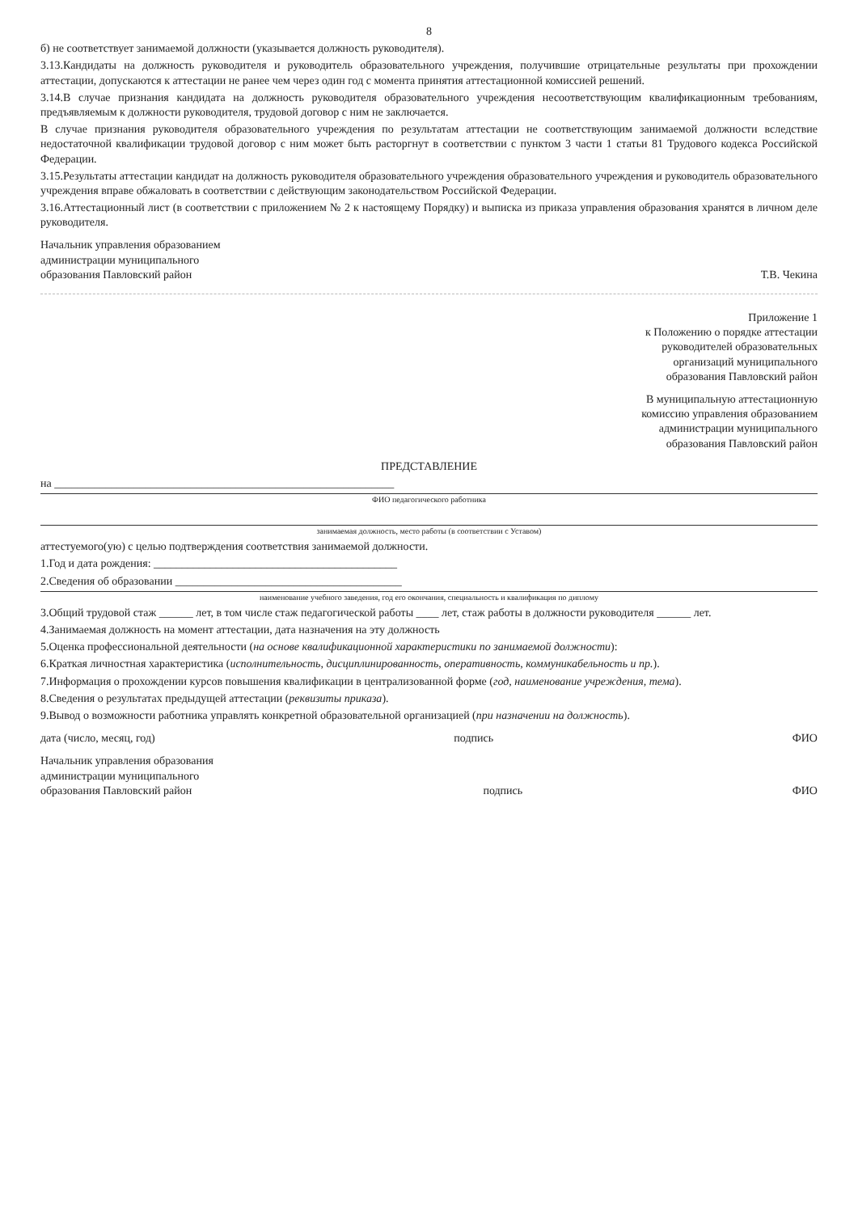8
б) не соответствует занимаемой должности (указывается должность руководителя).
3.13.Кандидаты на должность руководителя и руководитель образовательного учреждения, получившие отрицательные результаты при прохождении аттестации, допускаются к аттестации не ранее чем через один год с момента принятия аттестационной комиссией решений.
3.14.В случае признания кандидата на должность руководителя образовательного учреждения несоответствующим квалификационным требованиям, предъявляемым к должности руководителя, трудовой договор с ним не заключается.
В случае признания руководителя образовательного учреждения по результатам аттестации не соответствующим занимаемой должности вследствие недостаточной квалификации трудовой договор с ним может быть расторгнут в соответствии с пунктом 3 части 1 статьи 81 Трудового кодекса Российской Федерации.
3.15.Результаты аттестации кандидат на должность руководителя образовательного учреждения образовательного учреждения и руководитель образовательного учреждения вправе обжаловать в соответствии с действующим законодательством Российской Федерации.
3.16.Аттестационный лист (в соответствии с приложением № 2 к настоящему Порядку) и выписка из приказа управления образования хранятся в личном деле руководителя.
Начальник управления образованием
администрации муниципального
образования Павловский район
Т.В. Чекина
Приложение 1
к Положению о порядке аттестации
руководителей образовательных
организаций муниципального
образования Павловский район
В муниципальную аттестационную
комиссию управления образованием
администрации муниципального
образования Павловский район
ПРЕДСТАВЛЕНИЕ
на ____________________________________________________________
ФИО педагогического работника
занимаемая должность, место работы (в соответствии с Уставом)
аттестуемого(ую) с целью подтверждения соответствия занимаемой должности.
1.Год и дата рождения: ___________________________________________
2.Сведения об образовании ________________________________________
наименование учебного заведения, год его окончания, специальность и квалификация по диплому
3.Общий трудовой стаж ______ лет, в том числе стаж педагогической работы ____ лет, стаж работы в должности руководителя ______ лет.
4.Занимаемая должность на момент аттестации, дата назначения на эту должность
5.Оценка профессиональной деятельности (на основе квалификационной характеристики по занимаемой должности):
6.Краткая личностная характеристика (исполнительность, дисциплинированность, оперативность, коммуникабельность и пр.).
7.Информация о прохождении курсов повышения квалификации в централизованной форме (год, наименование учреждения, тема).
8.Сведения о результатах предыдущей аттестации (реквизиты приказа).
9.Вывод о возможности работника управлять конкретной образовательной организацией (при назначении на должность).
дата (число, месяц, год) подпись ФИО
Начальник управления образования
администрации муниципального
образования Павловский район
подпись ФИО